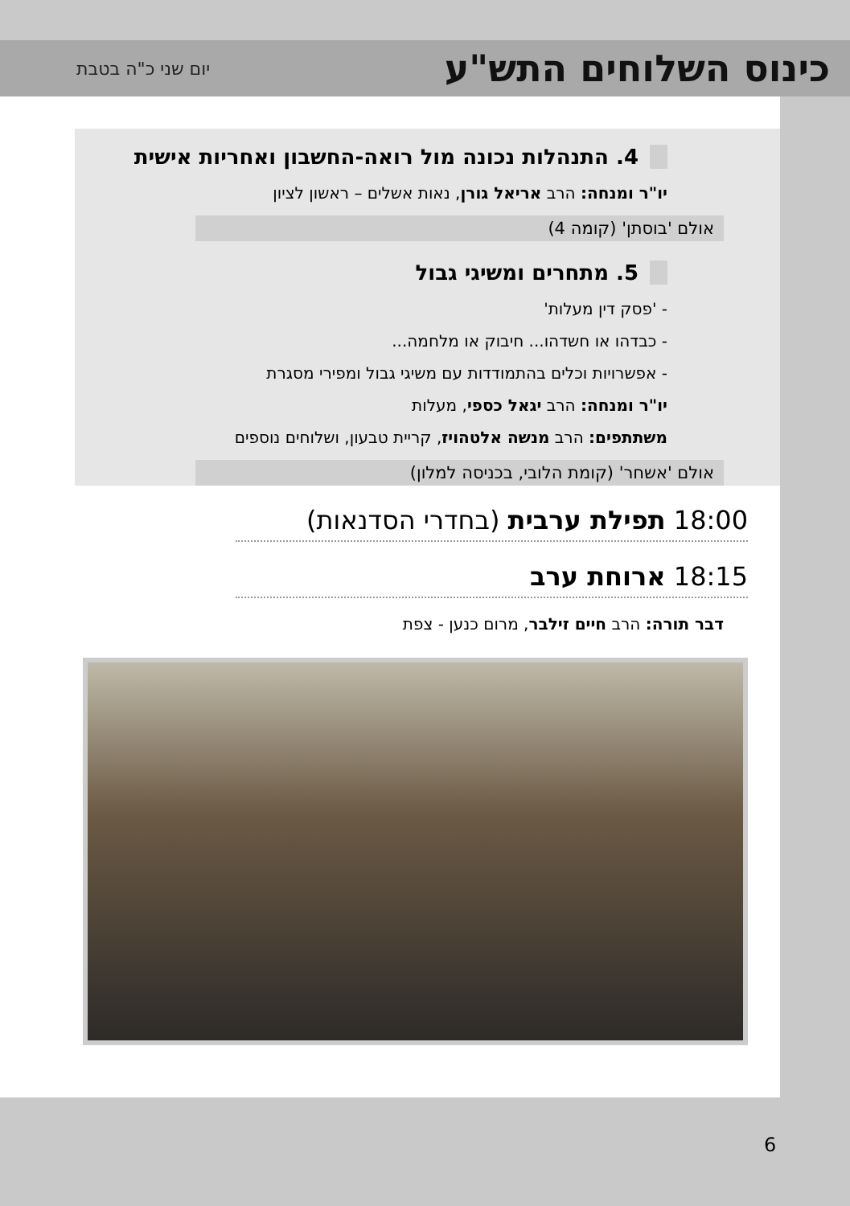כינוס השלוחים התש"ע
יום שני כ"ה בטבת
4. התנהלות נכונה מול רואה-החשבון ואחריות אישית
יו"ר ומנחה: הרב אריאל גורן, נאות אשלים – ראשון לציון
אולם 'בוסתן' (קומה 4)
5. מתחרים ומשיגי גבול
- 'פסק דין מעלות'
- כבדהו או חשדהו... חיבוק או מלחמה...
- אפשרויות וכלים בהתמודדות עם משיגי גבול ומפירי מסגרת
יו"ר ומנחה: הרב יגאל כספי, מעלות
משתתפים: הרב מנשה אלטהויז, קריית טבעון, ושלוחים נוספים
אולם 'אשחר' (קומת הלובי, בכניסה למלון)
18:00 תפילת ערבית (בחדרי הסדנאות)
18:15 ארוחת ערב
דבר תורה: הרב חיים זילבר, מרום כנען - צפת
6